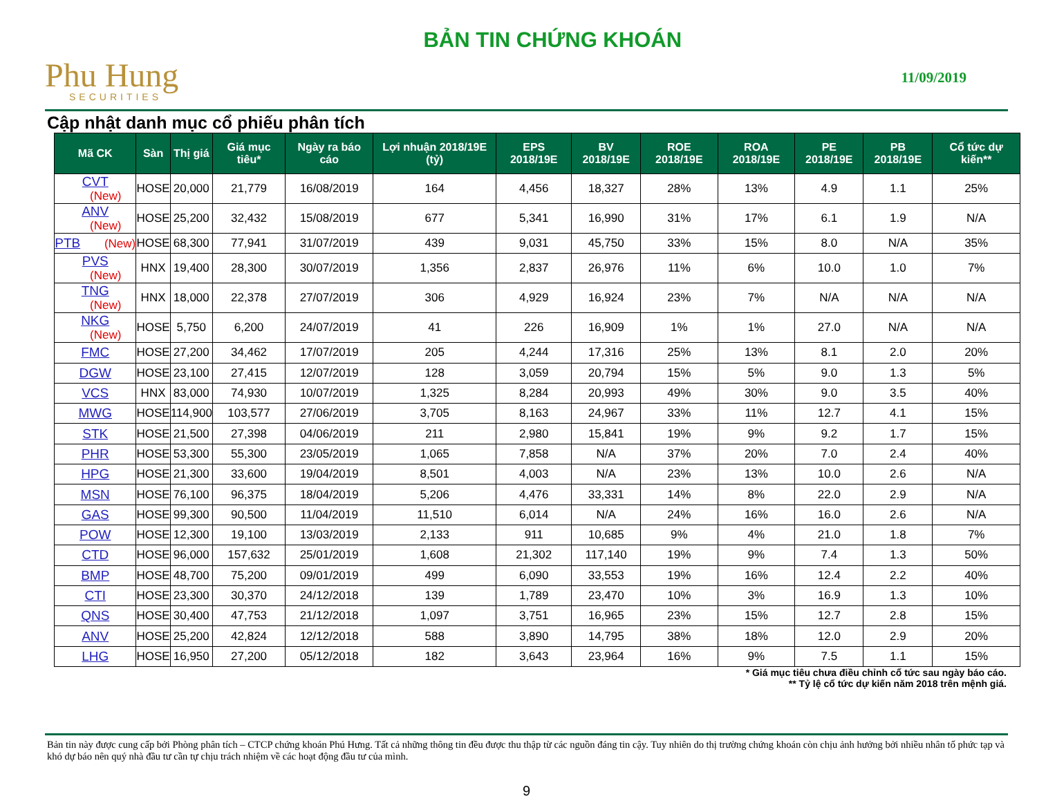Phu Hung
SECURITIES
BẢN TIN CHỨNG KHOÁN
11/09/2019
Cập nhật danh mục cổ phiếu phân tích
| Mã CK | Sàn | Thị giá | Giá mục tiêu* | Ngày ra báo cáo | Lợi nhuận 2018/19E (tỷ) | EPS 2018/19E | BV 2018/19E | ROE 2018/19E | ROA 2018/19E | PE 2018/19E | PB 2018/19E | Cổ tức dự kiến** |
| --- | --- | --- | --- | --- | --- | --- | --- | --- | --- | --- | --- | --- |
| CVT (New) | HOSE | 20,000 | 21,779 | 16/08/2019 | 164 | 4,456 | 18,327 | 28% | 13% | 4.9 | 1.1 | 25% |
| ANV (New) | HOSE | 25,200 | 32,432 | 15/08/2019 | 677 | 5,341 | 16,990 | 31% | 17% | 6.1 | 1.9 | N/A |
| PTB (New) | HOSE | 68,300 | 77,941 | 31/07/2019 | 439 | 9,031 | 45,750 | 33% | 15% | 8.0 | N/A | 35% |
| PVS (New) | HNX | 19,400 | 28,300 | 30/07/2019 | 1,356 | 2,837 | 26,976 | 11% | 6% | 10.0 | 1.0 | 7% |
| TNG (New) | HNX | 18,000 | 22,378 | 27/07/2019 | 306 | 4,929 | 16,924 | 23% | 7% | N/A | N/A | N/A |
| NKG (New) | HOSE | 5,750 | 6,200 | 24/07/2019 | 41 | 226 | 16,909 | 1% | 1% | 27.0 | N/A | N/A |
| FMC | HOSE | 27,200 | 34,462 | 17/07/2019 | 205 | 4,244 | 17,316 | 25% | 13% | 8.1 | 2.0 | 20% |
| DGW | HOSE | 23,100 | 27,415 | 12/07/2019 | 128 | 3,059 | 20,794 | 15% | 5% | 9.0 | 1.3 | 5% |
| VCS | HNX | 83,000 | 74,930 | 10/07/2019 | 1,325 | 8,284 | 20,993 | 49% | 30% | 9.0 | 3.5 | 40% |
| MWG | HOSE | 114,900 | 103,577 | 27/06/2019 | 3,705 | 8,163 | 24,967 | 33% | 11% | 12.7 | 4.1 | 15% |
| STK | HOSE | 21,500 | 27,398 | 04/06/2019 | 211 | 2,980 | 15,841 | 19% | 9% | 9.2 | 1.7 | 15% |
| PHR | HOSE | 53,300 | 55,300 | 23/05/2019 | 1,065 | 7,858 | N/A | 37% | 20% | 7.0 | 2.4 | 40% |
| HPG | HOSE | 21,300 | 33,600 | 19/04/2019 | 8,501 | 4,003 | N/A | 23% | 13% | 10.0 | 2.6 | N/A |
| MSN | HOSE | 76,100 | 96,375 | 18/04/2019 | 5,206 | 4,476 | 33,331 | 14% | 8% | 22.0 | 2.9 | N/A |
| GAS | HOSE | 99,300 | 90,500 | 11/04/2019 | 11,510 | 6,014 | N/A | 24% | 16% | 16.0 | 2.6 | N/A |
| POW | HOSE | 12,300 | 19,100 | 13/03/2019 | 2,133 | 911 | 10,685 | 9% | 4% | 21.0 | 1.8 | 7% |
| CTD | HOSE | 96,000 | 157,632 | 25/01/2019 | 1,608 | 21,302 | 117,140 | 19% | 9% | 7.4 | 1.3 | 50% |
| BMP | HOSE | 48,700 | 75,200 | 09/01/2019 | 499 | 6,090 | 33,553 | 19% | 16% | 12.4 | 2.2 | 40% |
| CTI | HOSE | 23,300 | 30,370 | 24/12/2018 | 139 | 1,789 | 23,470 | 10% | 3% | 16.9 | 1.3 | 10% |
| QNS | HOSE | 30,400 | 47,753 | 21/12/2018 | 1,097 | 3,751 | 16,965 | 23% | 15% | 12.7 | 2.8 | 15% |
| ANV | HOSE | 25,200 | 42,824 | 12/12/2018 | 588 | 3,890 | 14,795 | 38% | 18% | 12.0 | 2.9 | 20% |
| LHG | HOSE | 16,950 | 27,200 | 05/12/2018 | 182 | 3,643 | 23,964 | 16% | 9% | 7.5 | 1.1 | 15% |
* Giá mục tiêu chưa điều chỉnh cổ tức sau ngày báo cáo.
** Tỷ lệ cổ tức dự kiến năm 2018 trên mệnh giá.
Bản tin này được cung cấp bởi Phòng phân tích – CTCP chứng khoán Phú Hưng. Tất cả những thông tin đều được thu thập từ các nguồn đáng tin cậy. Tuy nhiên do thị trường chứng khoán còn chịu ảnh hưởng bởi nhiều nhân tố phức tạp và khó dự báo nên quý nhà đầu tư cần tự chịu trách nhiệm về các hoạt động đầu tư của mình.
9